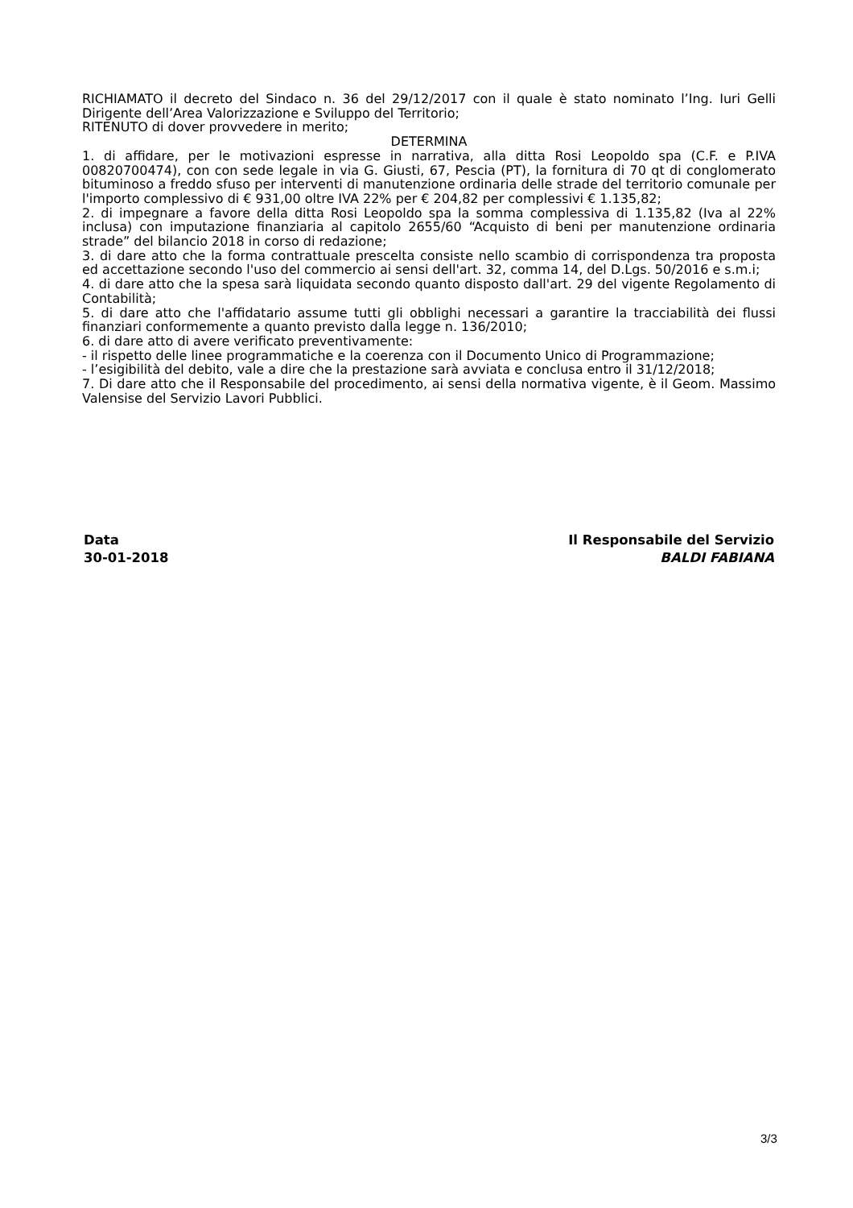RICHIAMATO il decreto del Sindaco n. 36 del 29/12/2017 con il quale è stato nominato l’Ing. Iuri Gelli Dirigente dell’Area Valorizzazione e Sviluppo del Territorio;
RITENUTO di dover provvedere in merito;
DETERMINA
1. di affidare, per le motivazioni espresse in narrativa, alla ditta Rosi Leopoldo spa (C.F. e P.IVA 00820700474), con con sede legale in via G. Giusti, 67, Pescia (PT), la fornitura di 70 qt di conglomerato bituminoso a freddo sfuso per interventi di manutenzione ordinaria delle strade del territorio comunale per l'importo complessivo di € 931,00 oltre IVA 22% per € 204,82 per complessivi € 1.135,82;
2. di impegnare a favore della ditta Rosi Leopoldo spa la somma complessiva di 1.135,82 (Iva al 22% inclusa) con imputazione finanziaria al capitolo 2655/60 “Acquisto di beni per manutenzione ordinaria strade” del bilancio 2018 in corso di redazione;
3. di dare atto che la forma contrattuale prescelta consiste nello scambio di corrispondenza tra proposta ed accettazione secondo l'uso del commercio ai sensi dell'art. 32, comma 14, del D.Lgs. 50/2016 e s.m.i;
4. di dare atto che la spesa sarà liquidata secondo quanto disposto dall'art. 29 del vigente Regolamento di Contabilità;
5. di dare atto che l'affidatario assume tutti gli obblighi necessari a garantire la tracciabilità dei flussi finanziari conformemente a quanto previsto dalla legge n. 136/2010;
6. di dare atto di avere verificato preventivamente:
- il rispetto delle linee programmatiche e la coerenza con il Documento Unico di Programmazione;
- l’esigibilità del debito, vale a dire che la prestazione sarà avviata e conclusa entro il 31/12/2018;
7. Di dare atto che il Responsabile del procedimento, ai sensi della normativa vigente, è il Geom. Massimo Valensise del Servizio Lavori Pubblici.
Data
30-01-2018
Il Responsabile del Servizio
BALDI FABIANA
3/3